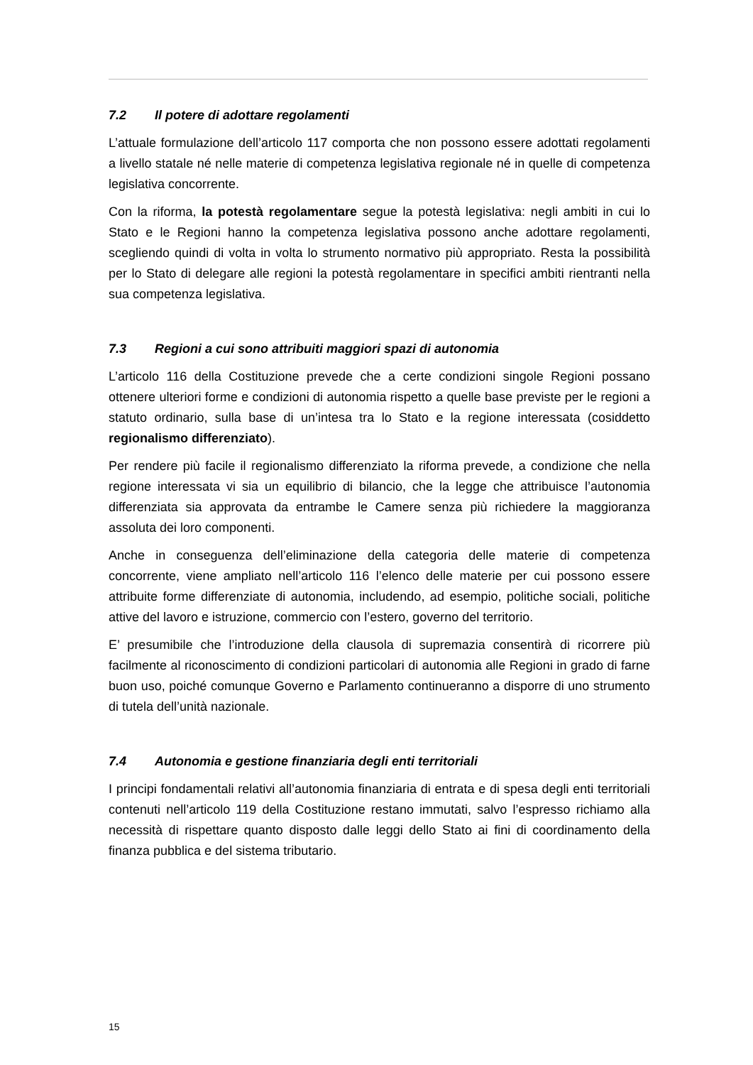7.2 Il potere di adottare regolamenti
L’attuale formulazione dell’articolo 117 comporta che non possono essere adottati regolamenti a livello statale né nelle materie di competenza legislativa regionale né in quelle di competenza legislativa concorrente.
Con la riforma, la potestà regolamentare segue la potestà legislativa: negli ambiti in cui lo Stato e le Regioni hanno la competenza legislativa possono anche adottare regolamenti, scegliendo quindi di volta in volta lo strumento normativo più appropriato. Resta la possibilità per lo Stato di delegare alle regioni la potestà regolamentare in specifici ambiti rientranti nella sua competenza legislativa.
7.3 Regioni a cui sono attribuiti maggiori spazi di autonomia
L’articolo 116 della Costituzione prevede che a certe condizioni singole Regioni possano ottenere ulteriori forme e condizioni di autonomia rispetto a quelle base previste per le regioni a statuto ordinario, sulla base di un’intesa tra lo Stato e la regione interessata (cosiddetto regionalismo differenziato).
Per rendere più facile il regionalismo differenziato la riforma prevede, a condizione che nella regione interessata vi sia un equilibrio di bilancio, che la legge che attribuisce l’autonomia differenziata sia approvata da entrambe le Camere senza più richiedere la maggioranza assoluta dei loro componenti.
Anche in conseguenza dell’eliminazione della categoria delle materie di competenza concorrente, viene ampliato nell’articolo 116 l’elenco delle materie per cui possono essere attribuite forme differenziate di autonomia, includendo, ad esempio, politiche sociali, politiche attive del lavoro e istruzione, commercio con l’estero, governo del territorio.
E’ presumibile che l’introduzione della clausola di supremazia consentirà di ricorrere più facilmente al riconoscimento di condizioni particolari di autonomia alle Regioni in grado di farne buon uso, poiché comunque Governo e Parlamento continueranno a disporre di uno strumento di tutela dell’unità nazionale.
7.4 Autonomia e gestione finanziaria degli enti territoriali
I principi fondamentali relativi all’autonomia finanziaria di entrata e di spesa degli enti territoriali contenuti nell’articolo 119 della Costituzione restano immutati, salvo l’espresso richiamo alla necessità di rispettare quanto disposto dalle leggi dello Stato ai fini di coordinamento della finanza pubblica e del sistema tributario.
15